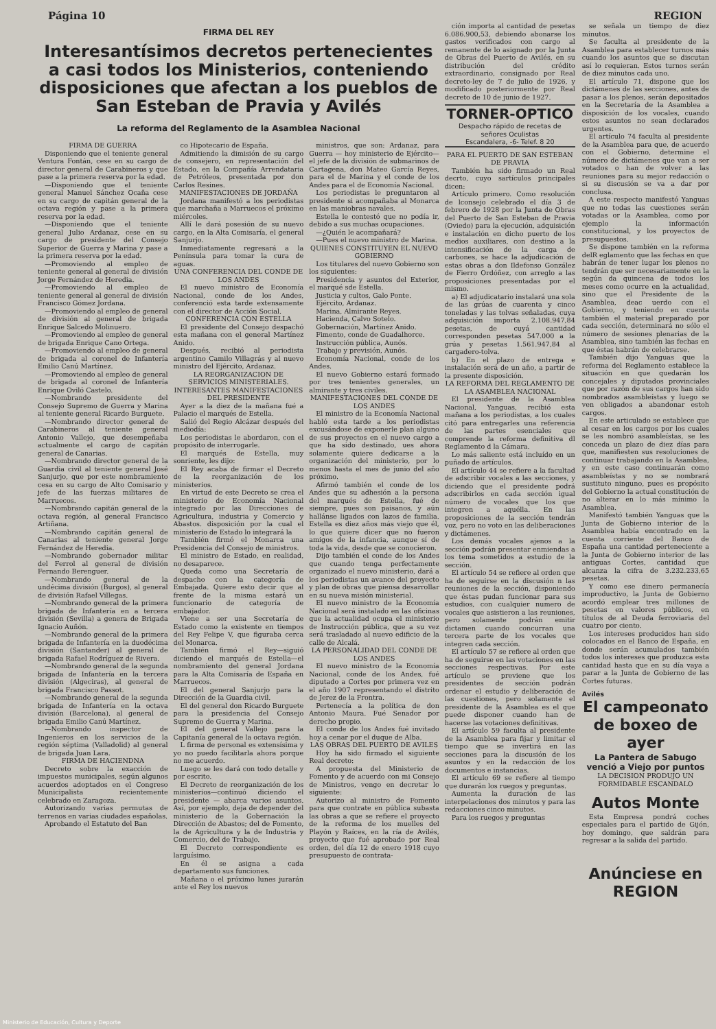Página 10 REGION
FIRMA DEL REY
Interesantísimos decretos pertenecientes a casi todos los Ministerios, conteniendo disposiciones que afectan a los pueblos de San Esteban de Pravia y Avilés
La reforma del Reglamento de la Asamblea Nacional
FIRMA DE GUERRA
Disponiendo que el teniente general Ventura Fontán, cese en su cargo de director general de Carabineros y que pase a la primera reserva por la edad.
—Disponiendo que el teniente general Manuel Sánchez Ocaña cese en su cargo de capitán general de la octava región y pase a la primera reserva por la edad.
—Disponiendo que el teniente general Julio Ardanaz, cese en su cargo de presidente del Consejo Superior de Guerra y Marina y pase a la primera reserva por la edad.
—Promoviendo al empleo de teniente general al general de división Jorge Fernández de Heredia.
—Promoviendo al empleo de teniente general al general de división Francisco Gómez Jordana.
—Promoviendo al empleo de general de división al general de brigada Enrique Salcedo Molinuero.
—Promoviendo al empleo de general de brigada Enrique Cano Ortega.
—Promoviendo al empleo de general de brigada al coronel de Infantería Emilio Canú Martínez.
—Promoviendo al empleo de general de brigada al coronel de Infantería Enrique Oviló Castelo.
—Nombrando presidente del Consejo Supremo de Guerra y Marina al teniente general Ricardo Burguete.
—Nombrando director general de Carabineros al teniente general Antonio Vallejo, que desempeñaba actualmente el cargo de capitán general de Canarias.
—Nombrando director general de la Guardia civil al teniente general José Sanjurjo, que por este nombramiento cesa en su cargo de Alto Comisario y jefe de las fuerzas militares de Marruecos.
—Nombrando capitán general de la octava región, al general Francisco Artiñana.
—Nombrando capitán general de Canarias al teniente general Jorge Fernández de Heredia.
—Nombrando gobernador militar del Ferrol al general de división Fernando Berenguer.
—Nombrando general de la undécima división (Burgos), al general de división Rafael Villegas.
—Nombrando general de la primera brigada de Infantería en a tercera división (Sevilla) a genera de Brigada Ignacio Auñón.
—Nombrando general de la primera brigada de Infantería en la duodécima división (Santander) al general de brigada Rafael Rodríguez de Rivera.
—Nombrando general de la segunda brigada de Infantería en la tercera división (Algeciras), al general de brigada Francisco Passot.
—Nombrando general de la segunda brigada de Infantería en la octava división (Barcelona), al general de brigada Emilio Canú Martínez.
—Nombrando inspector de Ingenieros en los servicios de la región séptima (Valladolid) al general de brigada Juan Lara.
FIRMA DE HACIENDNA
Decreto sobre la exacción de impuestos municipales, según algunos acuerdos adoptados en el Congreso Municipalista recientemente celebrado en Zaragoza.
Autorizando varias permutas de terrenos en varias ciudades españolas.
Aprobando el Estatuto del Ban
co Hipotecario de España.
Admitiendo la dimisión de su cargo de consejero, en representación del Estado, en la Compañía Arrendataria de Petróleos, presentada por don Carlos Resines.
MANIFESTACIONES DE JORDAÑA
Jordana manifestó a los periodistas que marchaña a Marruecos el próximo miércoles.
Allí le dará posesión de su nuevo cargo, en la Alta Comisaría, el general Sanjurjo.
Inmediatamente regresará a la Península para tomar la cura de aguas.
UNA CONFERENCIA DEL CONDE DE LOS ANDES
El nuevo ministro de Economía Nacional, conde de los Andes, conferenció esta tarde extensamente con el director de Acción Social.
CONFERENCIA CON ESTELLA
El presidente del Consejo despachó esta mañana con el general Martínez Anido.
Después, recibió al periodista argentino Camilo Villagrás y al nuevo ministro del Ejército, Ardanaz.
LA REORGANIZACION DE SERVICIOS MINISTERIALES. INTERESANTES MANIFESTACIONES DEL PRESIDENTE
Ayer a la diez de la mañana fué a Palacio el marqués de Estella.
Salió del Regio Alcázar después del mediodía:
Los periodistas le abordaron, con el propósito de interrogarle.
El marqués de Estella, muy sonriente, les dijo:
El Rey acaba de firmar el Decreto de la reorganización de los ministerios.
En virtud de este Decreto se crea el ministerio de Economía Nacional integrado por las Direcciones de Agricultura, industria y Comercio y Abastos. disposición por la cual el ministerio de Estado lo integrará la
También firmó el Monarca una Presidencia del Consejo de ministros.
El ministro de Estado, en realidad, no desaparece.
Queda como una Secretaría de despacho con la categoría de Embajada. Quiere esto decir que al frente de la misma estará un funcionario de categoría de embajador.
Viene a ser una Secretaría de Estado como la existente en tiempos del Rey Felipe V, que figuraba cerca del Monarca.
También firmó el Rey—siguió diciendo el marqués de Estella—el nombramiento del general Jordana para la Alta Comisaría de España en Marruecos.
El del general Sanjurjo para la Dirección de la Guardia civil.
El del general don Ricardo Burguete para la presidencia del Consejo Supremo de Guerra y Marina.
El del general Vallejo para la Capitanía general de la octava región.
L firma de personal es extensísima y yo no puedo facilitarla ahora porque no me acuerdo.
Luego se les dará con todo detalle y por escrito.
El Decreto de reorganización de los ministerios—continuó diciendo el presidente — abarca varios asuntos. Así, por ejemplo, deja de depender del ministerio de la Gobernación la Dirección de Abastos; del de Fomento, la de Agricultura y la de Industria y Comercio, del de Trabajo.
El Decreto correspondiente es larguísimo.
En él se asigna a cada departamento sus funciones.
Mañana o el próximo lunes jurarán ante el Rey los nuevos
ministros, que son: Ardanaz, para Guerra — hoy ministerio de Ejército—el jefe de la división de submarinos de Cartagena, don Mateo García Reyes, para el de Marina y el conde de los Andes para el de Economía Nacional.
Los periodistas le preguntaron al presidente si acompañaba al Monarca en las maniobras navales.
Estella le contestó que no podía ir, debido a sus muchas ocupaciones.
—¿Quién le acompañará?
—Pues el nuevo ministro de Marina.
QUIENES CONSTITUYEN EL NUEVO GOBIERNO
Los titulares del nuevo Gobierno son los siguientes:
Presidencia y asuntos del Exterior, el marqué sde Estella.
Justicia y cultos, Galo Ponte.
Ejército, Ardanaz.
Marina, Almirante Reyes.
Hacienda, Calvo Sotelo.
Gobernación, Martínez Anido.
Fimento, conde de Guadalhorce.
Instrucción pública, Aunós.
Trabajo y previsión, Aunós.
Economía Nacional, conde de los Andes.
El nuevo Gobierno estará formado por tres tenientes generales, un almirante y tres civiles.
MANIFESTACIONES DEL CONDE DE LOS ANDES
El ministro de la Economía Nacional habló esta tarde a los periodistas excusándose de exponerle plan alguno de sus proyectos en el nuevo cargo a que ha sido destinado, ues ahora solamente quiere dedicarse a la organización del ministerio, por lo menos hasta el mes de junio del año próximo.
Afirmó también el conde de los Andes que su adhesión a la persona del marqués de Estella, fué de siempre, pues son paisanos, y aún hallánse ligados con lazos de familia. Estella es diez años más viejo que él, lo que quiere dicer que no fueron amigos de la infancia, aunque sí de toda la vida, desde que se conocieron.
Dijo también el conde de los Andes que cuando tenga perfectamente organizado el nuevo ministerio, dará a los periodistas un avance del proyecto y plan de obras que piensa desarrollar en su nueva misión ministerial.
El nuevo ministro de la Economía Nacional será instalado en las oficinas que la actualidad ocupa el ministerio de Instrucción pública, que a su vez será trasladado al nuevo edificio de la calle de Alcalá.
LA PERSONALIDAD DEL CONDE DE LOS ANDES
El nuevo ministro de la Economía Nacional, conde de los Andes, fué diputado a Cortes por primera vez en el año 1907 representando el distrito de Jerez de la Frontra.
Pertenecía a la política de don Antonio Maura. Fué Senador por derecho propio.
El conde de los Andes fué invitado hoy a cenar por el duque de Alba.
LAS OBRAS DEL PUERTO DE AVILES
Hoy ha sido firmado el siguiente Real decreto:
A propuesta del Ministerio de Fomento y de acuerdo con mi Consejo de Ministros, vengo en decretar lo siguiente:
Autorizo al ministro de Fomento para que contrate en pública subasta las obras a que se refiere el proyecto de la reforma de los muelles del Playón y Raíces, en la ría de Avilés, proyecto que fué aprobado por Real orden, del día 12 de enero 1918 cuyo presupuesto de contrata-
ción importa al cantidad de pesetas 6.086.900,53, debiendo abonarse los gastos verificados con cargo al remanente de lo asignado por la Junta de Obras del Puerto de Avilés, en su distribución del crédito extraordinario, consignado por Real decreto-ley de 7 de julio de 1926, y modificado posteriormente por Real decreto de 10 de junio de 1927.
TORNER-OPTICO
Despacho rápido de recetas de señores Oculistas
Escandalera, -6- Telef. 8 20
PARA EL PUERTO DE SAN ESTEBAN DE PRAVIA
También ha sido firmado un Real decrto, cuyo sartículos principales dicen:
Artículo primero. Como resolución de lconsejo celebrado el día 3 de febrero de 1928 por la Junta de Obras del Puerto de San Esteban de Pravia (Oviedo) para la ejecución, adquisición e instalación en dicho puerto de los medios auxiliares, con destino a la intensificación de la carga de carbones, se hace la adjudicación de estas obras a don Ildefonso González de Fierro Ordóñez, con arreglo a las proposiciones presentadas por el mismo.
a) El adjudicatario instalará una sola de las grúas de cuarenta y cinco toneladas y las tolvas señaladas, cuya adquisición importa 2.108.947,84 pesetas, de cuyá cantidad corresponden pesetas 547.000 a la grúa y pesetas 1.561.947,84 al cargadero-tolva.
b) En el plazo de entrega e instalación será de un año, a partir de la presente disposición.
LA REFORMA DEL REGLAMENTO DE LA ASAMBLEA NACIONAL
El presidente de la Asamblea Nacional, Yanguas, recibió esta mañana a los periodistas, a los cuales citó para entregarles una referencia de las partes esenciales que comprende la reforma definitiva dl Reglamento d la Cámara.
Lo más saliente está incluído en un puñado de artículos.
El artículo 44 se refiere a la facultad de adscribir vocales a las secciones, y diciendo que el presidente podrá adscribirlos en cada sección igual número de vocales que los que integren a aquélla. En las proposiciones de la sección tendrán voz, pero no voto en las deliberaciones y dictámenes.
Los demás vocales ajenos a la sección podrán presentar enmiendas a los tema sometidos a estudio de la sección.
El artículo 54 se refiere al orden que ha de seguirse en la discusión n las reuniones de la sección, disponiendo que éstas pudan funcionar para sus estudios, con cualquier numero de vocales que asistieron a las reuniones, pero solamente podrán emitir dictamen cuando concurran una tercera parte de los vocales que integren cada sección.
El artículo 57 se refiere al orden que ha de seguirse en las votaciones en las secciones respectivas. Por este artículo se previene que los presidentes de sección podrán ordenar el estudio y deliberación de las cuestiones, pero solamente el presidente de la Asamblea es el que puede disponer cuando han de hacerse las votaciones definitivas.
El artículo 59 faculta al presidente de la Asamblea para fijar y limitar el tiempo que se invertirá en las secciones para la discusión de los asuntos y en la redacción de los documentos e instancias.
El artículo 69 se refiere al tiempo que durarán los ruegos y preguntas.
Aumenta la duración de las interpelaciones dos minutos y para las redacciones cinco minutos.
Para los ruegos y preguntas
se señala un tiempo de diez minutos.
Se faculta al presidente de la Asamblea para establecer turnos más cuando los asuntos que se discutan así lo requieran. Estos turnos serán de diez minutos cada uno.
El artículo 71, dispone que los dictámenes de las secciones, antes de pasar a los plenos, serán depositados en la Secretaría de la Asamblea a disposición de los vocales, cuando estos asuntos no sean declarados urgentes.
El artículo 74 faculta al presidente de la Asamblea para que, de acuerdo con el Gobierno, determine el número de dictámenes que van a ser votados o han de volver a las reuniones para su mejor redacción o si su discusión se va a dar por conclusa.
A este respecto manifestó Yanguas que no todas las cuestiones serán votadas or la Asamblea, como por ejemplo la información constitucional, y los proyectos de presupuestos.
Se dispone también en la reforma delR eglamento que las fechas en que habrán de tener lugar los plenos no tendrán que ser necesariamente en la según da quincena de todos los meses como ocurre en la actualidad, sino que el Presidente de la Asamblea, deac uerdo con el Gobierno, y teniendo en cuenta también el material preparado por cada sección, determinará no sólo el número de sesiones plenarias de la Asamblea, sino también las fechas en que éstas habrán de celebrarse.
También dijo Yanguas que la reforma del Reglamento establece la situación en que quedarán los concejales y diputados provinciales que por razón de sus cargos han sido nombrados asambleístas y luego se ven obligados a abandonar estoh cargos.
En este articulado se establece que al cesar en los cargos por los cuales se les nombró asambleístas, se les conceda un plazo de diez días para que, manifiesten sus resoluciones de continuar trabajando en la Asamblea, y en este caso continuarán como asambleístas y no se nombrará sustituto ninguno, pues es propósito del Gobierno la actual constitución de no alterar en lo más mínimo la Asamblea.
Manifestó también Yanguas que la Junta de Gobierno interior de la Asamblea había encontrado en la cuenta corriente del Banco de España una cantidad perteneciente a la Junta de Gobierno interior de las antiguas Cortes, cantidad que alcanza la cifra de 3.232.233,65 pesetas.
Y como ese dinero permanecía improductivo, la Junta de Gobierno acordó emplear tres millones de pesetas en valores públicos, en títulos de al Deuda ferroviaria del cuatro por ciento.
Los intereses producidos han sido colocados en el Banco de España, en donde serán acumulados también todos los intereses que produzca esta cantidad hasta que en su día vaya a parar a la Junta de Gobierno de las Cortes futuras.
Avilés
El campeonato de boxeo de ayer
La Pantera de Sabugo venció a Viejo por puntos
LA DECISION PRODUJO UN FORMIDABLE ESCANDALO
Autos Monte
Esta Empresa pondrá coches especiales para el partido de Gijón, hoy domingo, que saldrán para regresar a la salida del partido.
Anúnciese en REGION
Ministerio de Educación, Cultura y Deporte